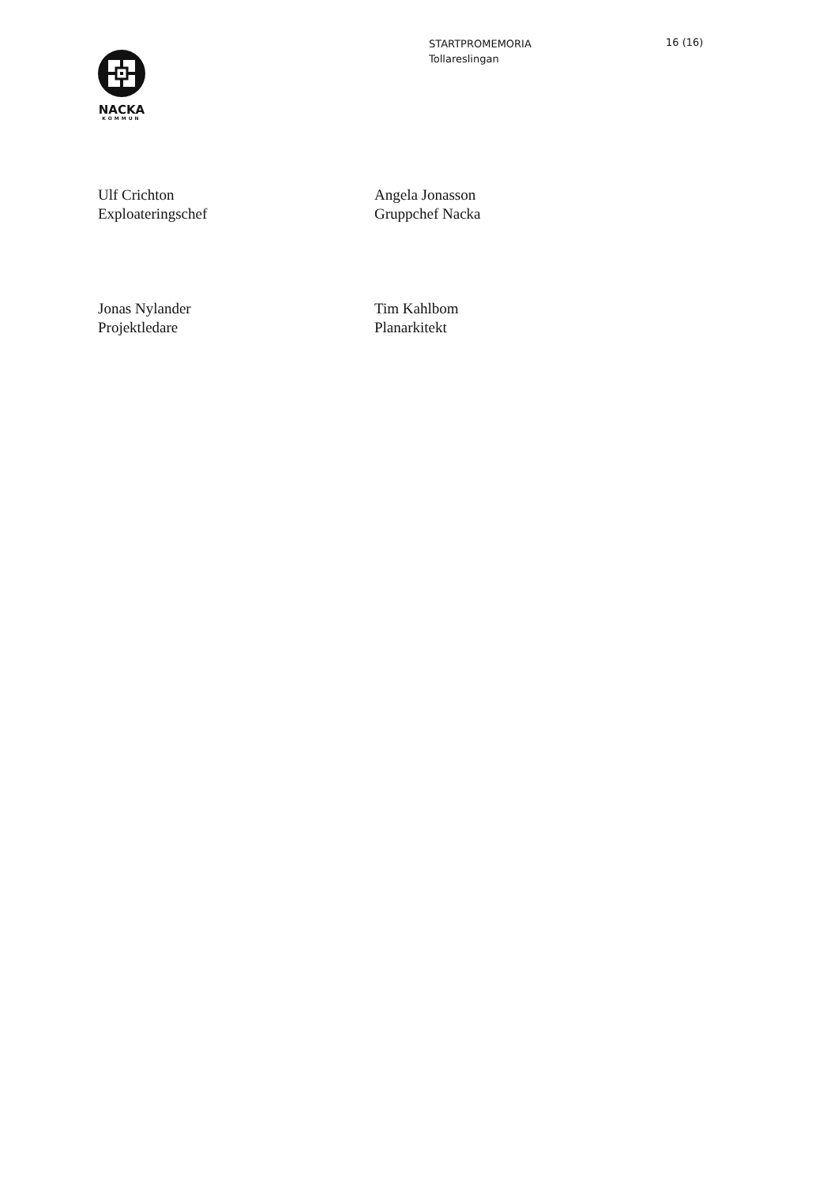NACKA
KOMMUN
STARTPROMEMORIA
Tollareslingan
16 (16)
Ulf Crichton
Exploateringschef
Angela Jonasson
Gruppchef Nacka
Jonas Nylander
Projektledare
Tim Kahlbom
Planarkitekt